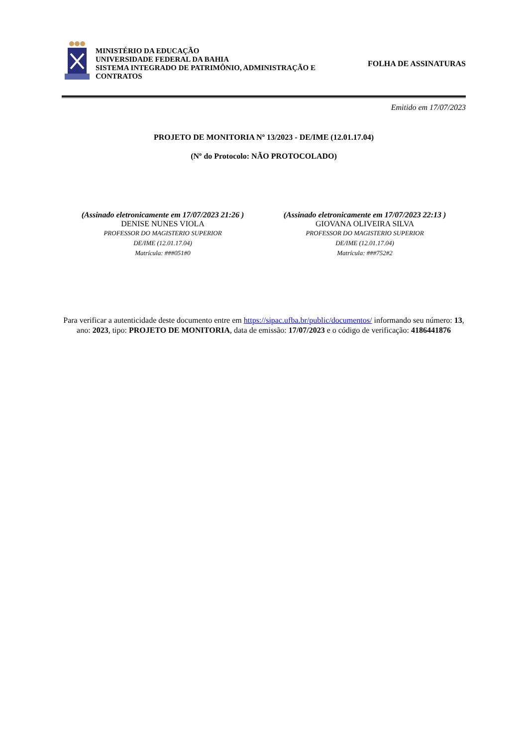MINISTÉRIO DA EDUCAÇÃO
UNIVERSIDADE FEDERAL DA BAHIA
SISTEMA INTEGRADO DE PATRIMÔNIO, ADMINISTRAÇÃO E CONTRATOS
FOLHA DE ASSINATURAS
Emitido em 17/07/2023
PROJETO DE MONITORIA Nº 13/2023 - DE/IME (12.01.17.04)
(Nº do Protocolo: NÃO PROTOCOLADO)
(Assinado eletronicamente em 17/07/2023 21:26 )
DENISE NUNES VIOLA
PROFESSOR DO MAGISTERIO SUPERIOR
DE/IME (12.01.17.04)
Matrícula: ###051#0
(Assinado eletronicamente em 17/07/2023 22:13 )
GIOVANA OLIVEIRA SILVA
PROFESSOR DO MAGISTERIO SUPERIOR
DE/IME (12.01.17.04)
Matrícula: ###752#2
Para verificar a autenticidade deste documento entre em https://sipac.ufba.br/public/documentos/ informando seu número: 13, ano: 2023, tipo: PROJETO DE MONITORIA, data de emissão: 17/07/2023 e o código de verificação: 4186441876